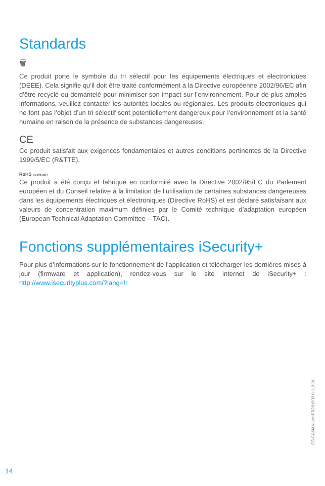Standards
🗑
Ce produit porte le symbole du tri sélectif pour les équipements électriques et électroniques (DEEE). Cela signifie qu’il doit être traité conformément à la Directive européenne 2002/96/EC afin d’être recyclé ou démantelé pour minimiser son impact sur l’environnement. Pour de plus amples informations, veuillez contacter les autorités locales ou régionales. Les produits électroniques qui ne font pas l’objet d’un tri sélectif sont potentiellement dangereux pour l’environnement et la santé humaine en raison de la présence de substances dangereuses.
CE
Ce produit satisfait aux exigences fondamentales et autres conditions pertinentes de la Directive 1999/5/EC (R&TTE).
RoHS COMPLIANT
Ce produit a été conçu et fabriqué en conformité avec la Directive 2002/95/EC du Parlement européen et du Conseil relative à la limitation de l’utilisation de certaines substances dangereuses dans les équipements électriques et électroniques (Directive RoHS) et est déclaré satisfaisant aux valeurs de concentration maximum définies par le Comité technique d’adaptation européen (European Technical Adaptation Committee – TAC).
Fonctions supplémentaires iSecurity+
Pour plus d’informations sur le fonctionnement de l’application et télécharger les dernières mises à jour (firmware et application), rendez-vous sur le site internet de iSecurity+ : http://www.isecurityplus.com/?lang=fr
ES-CAM4A-UM-FR20150211-1.2-W
14